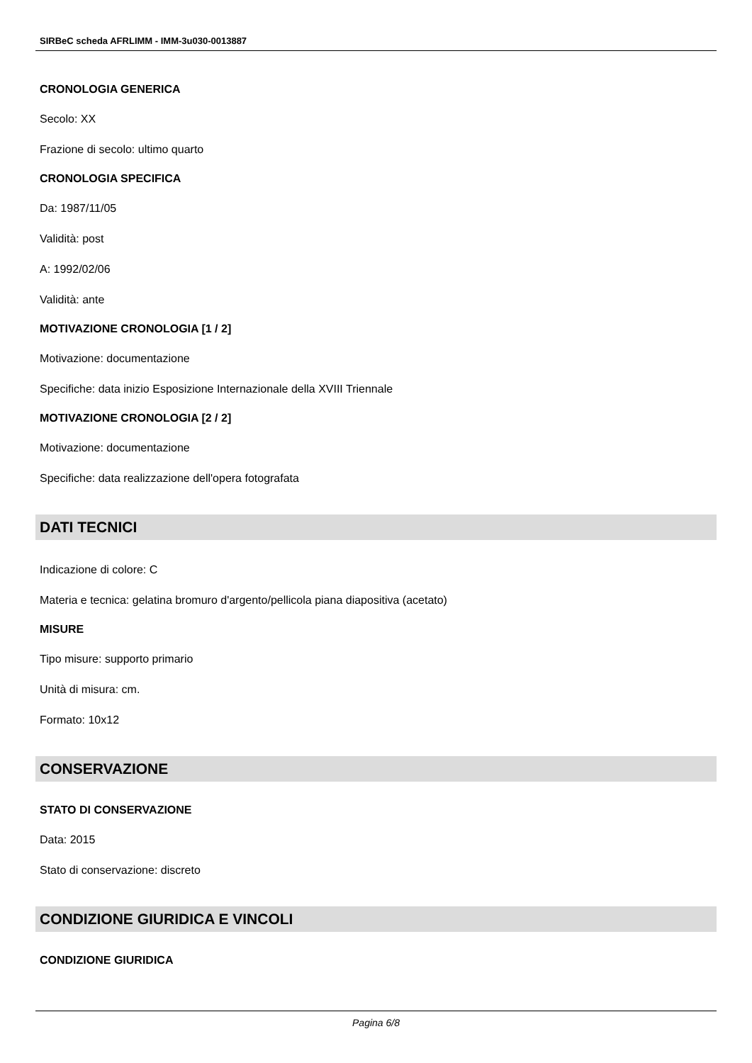SIRBeC scheda AFRLIMM - IMM-3u030-0013887
CRONOLOGIA GENERICA
Secolo: XX
Frazione di secolo: ultimo quarto
CRONOLOGIA SPECIFICA
Da: 1987/11/05
Validità: post
A: 1992/02/06
Validità: ante
MOTIVAZIONE CRONOLOGIA [1 / 2]
Motivazione: documentazione
Specifiche: data inizio Esposizione Internazionale della XVIII Triennale
MOTIVAZIONE CRONOLOGIA [2 / 2]
Motivazione: documentazione
Specifiche: data realizzazione dell'opera fotografata
DATI TECNICI
Indicazione di colore: C
Materia e tecnica: gelatina bromuro d'argento/pellicola piana diapositiva (acetato)
MISURE
Tipo misure: supporto primario
Unità di misura: cm.
Formato: 10x12
CONSERVAZIONE
STATO DI CONSERVAZIONE
Data: 2015
Stato di conservazione: discreto
CONDIZIONE GIURIDICA E VINCOLI
CONDIZIONE GIURIDICA
Pagina 6/8